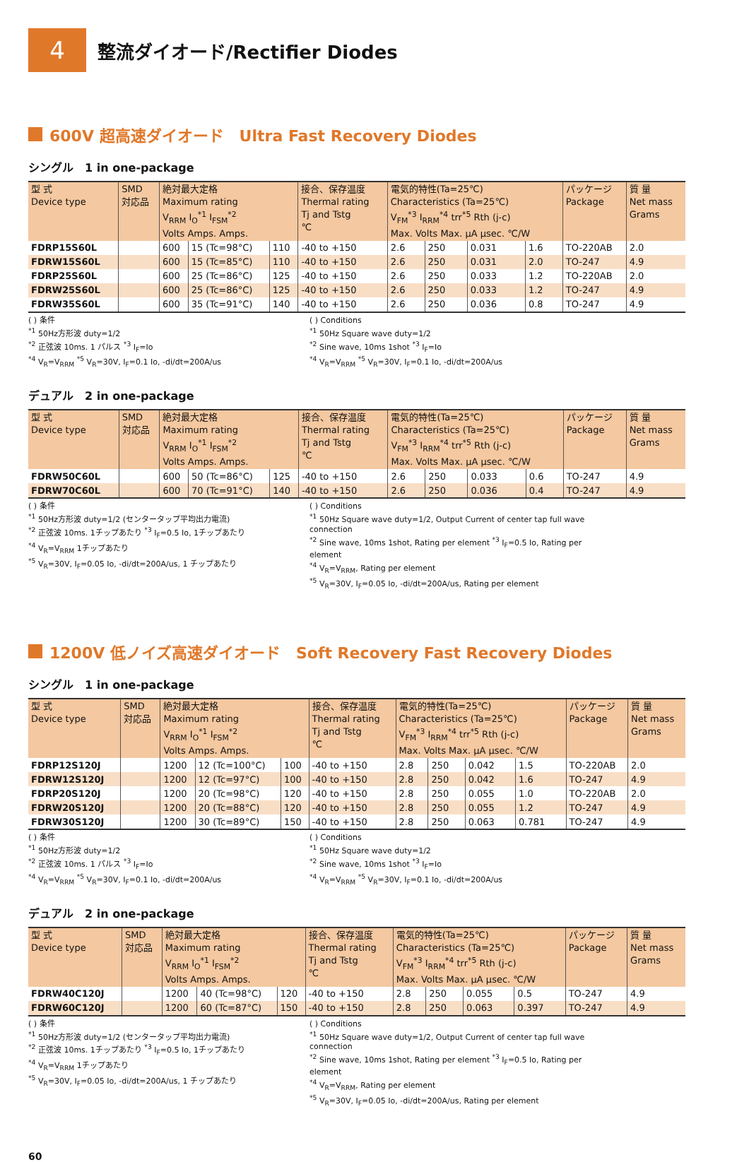4
整流ダイオード/Rectifier Diodes
600V 超高速ダイオード　Ultra Fast Recovery Diodes
シングル　1 in one-package
| 型 式 Device type | SMD 対応品 | 絶対最大定格 Maximum rating V<sub>RRM</sub> I<sub>O</sub><sup>*1</sup> I<sub>FSM</sub><sup>*2</sup> Volts Amps. Amps. | | | 接合、保存温度 Thermal rating Tj and Tstg ℃ | 電気的特性(Ta=25℃) Characteristics (Ta=25℃) V<sub>FM</sub><sup>*3</sup> I<sub>RRM</sub><sup>*4</sup> trr<sup>*5</sup> Rth (j-c) Max. Volts Max. μA μsec. ℃/W | | | | パッケージ Package | 質 量 Net mass Grams |
| --- | --- | --- | --- | --- | --- | --- | --- | --- | --- | --- | --- |
| FDRP15S60L | | 600 | 15 (Tc=98°C) | 110 | -40 to +150 | 2.6 | 250 | 0.031 | 1.6 | TO-220AB | 2.0 |
| FDRW15S60L | | 600 | 15 (Tc=85°C) | 110 | -40 to +150 | 2.6 | 250 | 0.031 | 2.0 | TO-247 | 4.9 |
| FDRP25S60L | | 600 | 25 (Tc=86°C) | 125 | -40 to +150 | 2.6 | 250 | 0.033 | 1.2 | TO-220AB | 2.0 |
| FDRW25S60L | | 600 | 25 (Tc=86°C) | 125 | -40 to +150 | 2.6 | 250 | 0.033 | 1.2 | TO-247 | 4.9 |
| FDRW35S60L | | 600 | 35 (Tc=91°C) | 140 | -40 to +150 | 2.6 | 250 | 0.036 | 0.8 | TO-247 | 4.9 |
( ) 条件
<sup>*1</sup> 50Hz方形波 duty=1/2
<sup>*2</sup> 正弦波 10ms. 1 パルス <sup>*3</sup> I<sub>F</sub>=Io
<sup>*4</sup> V<sub>R</sub>=V<sub>RRM</sub> <sup>*5</sup> V<sub>R</sub>=30V, I<sub>F</sub>=0.1 Io, -di/dt=200A/us
( ) Conditions
<sup>*1</sup> 50Hz Square wave duty=1/2
<sup>*2</sup> Sine wave, 10ms 1shot <sup>*3</sup> I<sub>F</sub>=Io
<sup>*4</sup> V<sub>R</sub>=V<sub>RRM</sub> <sup>*5</sup> V<sub>R</sub>=30V, I<sub>F</sub>=0.1 Io, -di/dt=200A/us
デュアル　2 in one-package
| 型 式 Device type | SMD 対応品 | 絶対最大定格 Maximum rating V<sub>RRM</sub> I<sub>O</sub><sup>*1</sup> I<sub>FSM</sub><sup>*2</sup> Volts Amps. Amps. | | | 接合、保存温度 Thermal rating Tj and Tstg ℃ | 電気的特性(Ta=25℃) Characteristics (Ta=25℃) V<sub>FM</sub><sup>*3</sup> I<sub>RRM</sub><sup>*4</sup> trr<sup>*5</sup> Rth (j-c) Max. Volts Max. μA μsec. ℃/W | | | | パッケージ Package | 質 量 Net mass Grams |
| --- | --- | --- | --- | --- | --- | --- | --- | --- | --- | --- | --- |
| FDRW50C60L | | 600 | 50 (Tc=86°C) | 125 | -40 to +150 | 2.6 | 250 | 0.033 | 0.6 | TO-247 | 4.9 |
| FDRW70C60L | | 600 | 70 (Tc=91°C) | 140 | -40 to +150 | 2.6 | 250 | 0.036 | 0.4 | TO-247 | 4.9 |
( ) 条件
<sup>*1</sup> 50Hz方形波 duty=1/2 (センタータップ平均出力電流)
<sup>*2</sup> 正弦波 10ms. 1チップあたり <sup>*3</sup> I<sub>F</sub>=0.5 Io, 1チップあたり
<sup>*4</sup> V<sub>R</sub>=V<sub>RRM</sub> 1チップあたり
<sup>*5</sup> V<sub>R</sub>=30V, I<sub>F</sub>=0.05 Io, -di/dt=200A/us, 1 チップあたり
( ) Conditions
<sup>*1</sup> 50Hz Square wave duty=1/2, Output Current of center tap full wave connection
<sup>*2</sup> Sine wave, 10ms 1shot, Rating per element <sup>*3</sup> I<sub>F</sub>=0.5 Io, Rating per element
<sup>*4</sup> V<sub>R</sub>=V<sub>RRM</sub>, Rating per element
<sup>*5</sup> V<sub>R</sub>=30V, I<sub>F</sub>=0.05 Io, -di/dt=200A/us, Rating per element
1200V 低ノイズ高速ダイオード　Soft Recovery Fast Recovery Diodes
シングル　1 in one-package
| 型 式 Device type | SMD 対応品 | 絶対最大定格 Maximum rating V<sub>RRM</sub> I<sub>O</sub><sup>*1</sup> I<sub>FSM</sub><sup>*2</sup> Volts Amps. Amps. | | | 接合、保存温度 Thermal rating Tj and Tstg ℃ | 電気的特性(Ta=25℃) Characteristics (Ta=25℃) V<sub>FM</sub><sup>*3</sup> I<sub>RRM</sub><sup>*4</sup> trr<sup>*5</sup> Rth (j-c) Max. Volts Max. μA μsec. ℃/W | | | | パッケージ Package | 質 量 Net mass Grams |
| --- | --- | --- | --- | --- | --- | --- | --- | --- | --- | --- | --- |
| FDRP12S120J | | 1200 | 12 (Tc=100°C) | 100 | -40 to +150 | 2.8 | 250 | 0.042 | 1.5 | TO-220AB | 2.0 |
| FDRW12S120J | | 1200 | 12 (Tc=97°C) | 100 | -40 to +150 | 2.8 | 250 | 0.042 | 1.6 | TO-247 | 4.9 |
| FDRP20S120J | | 1200 | 20 (Tc=98°C) | 120 | -40 to +150 | 2.8 | 250 | 0.055 | 1.0 | TO-220AB | 2.0 |
| FDRW20S120J | | 1200 | 20 (Tc=88°C) | 120 | -40 to +150 | 2.8 | 250 | 0.055 | 1.2 | TO-247 | 4.9 |
| FDRW30S120J | | 1200 | 30 (Tc=89°C) | 150 | -40 to +150 | 2.8 | 250 | 0.063 | 0.781 | TO-247 | 4.9 |
( ) 条件
<sup>*1</sup> 50Hz方形波 duty=1/2
<sup>*2</sup> 正弦波 10ms. 1 パルス <sup>*3</sup> I<sub>F</sub>=Io
<sup>*4</sup> V<sub>R</sub>=V<sub>RRM</sub> <sup>*5</sup> V<sub>R</sub>=30V, I<sub>F</sub>=0.1 Io, -di/dt=200A/us
( ) Conditions
<sup>*1</sup> 50Hz Square wave duty=1/2
<sup>*2</sup> Sine wave, 10ms 1shot <sup>*3</sup> I<sub>F</sub>=Io
<sup>*4</sup> V<sub>R</sub>=V<sub>RRM</sub> <sup>*5</sup> V<sub>R</sub>=30V, I<sub>F</sub>=0.1 Io, -di/dt=200A/us
デュアル　2 in one-package
| 型 式 Device type | SMD 対応品 | 絶対最大定格 Maximum rating V<sub>RRM</sub> I<sub>O</sub><sup>*1</sup> I<sub>FSM</sub><sup>*2</sup> Volts Amps. Amps. | | | 接合、保存温度 Thermal rating Tj and Tstg ℃ | 電気的特性(Ta=25℃) Characteristics (Ta=25℃) V<sub>FM</sub><sup>*3</sup> I<sub>RRM</sub><sup>*4</sup> trr<sup>*5</sup> Rth (j-c) Max. Volts Max. μA μsec. ℃/W | | | | パッケージ Package | 質 量 Net mass Grams |
| --- | --- | --- | --- | --- | --- | --- | --- | --- | --- | --- | --- |
| FDRW40C120J | | 1200 | 40 (Tc=98°C) | 120 | -40 to +150 | 2.8 | 250 | 0.055 | 0.5 | TO-247 | 4.9 |
| FDRW60C120J | | 1200 | 60 (Tc=87°C) | 150 | -40 to +150 | 2.8 | 250 | 0.063 | 0.397 | TO-247 | 4.9 |
( ) 条件
<sup>*1</sup> 50Hz方形波 duty=1/2 (センタータップ平均出力電流)
<sup>*2</sup> 正弦波 10ms. 1チップあたり <sup>*3</sup> I<sub>F</sub>=0.5 Io, 1チップあたり
<sup>*4</sup> V<sub>R</sub>=V<sub>RRM</sub> 1チップあたり
<sup>*5</sup> V<sub>R</sub>=30V, I<sub>F</sub>=0.05 Io, -di/dt=200A/us, 1 チップあたり
( ) Conditions
<sup>*1</sup> 50Hz Square wave duty=1/2, Output Current of center tap full wave connection
<sup>*2</sup> Sine wave, 10ms 1shot, Rating per element <sup>*3</sup> I<sub>F</sub>=0.5 Io, Rating per element
<sup>*4</sup> V<sub>R</sub>=V<sub>RRM</sub>, Rating per element
<sup>*5</sup> V<sub>R</sub>=30V, I<sub>F</sub>=0.05 Io, -di/dt=200A/us, Rating per element
60